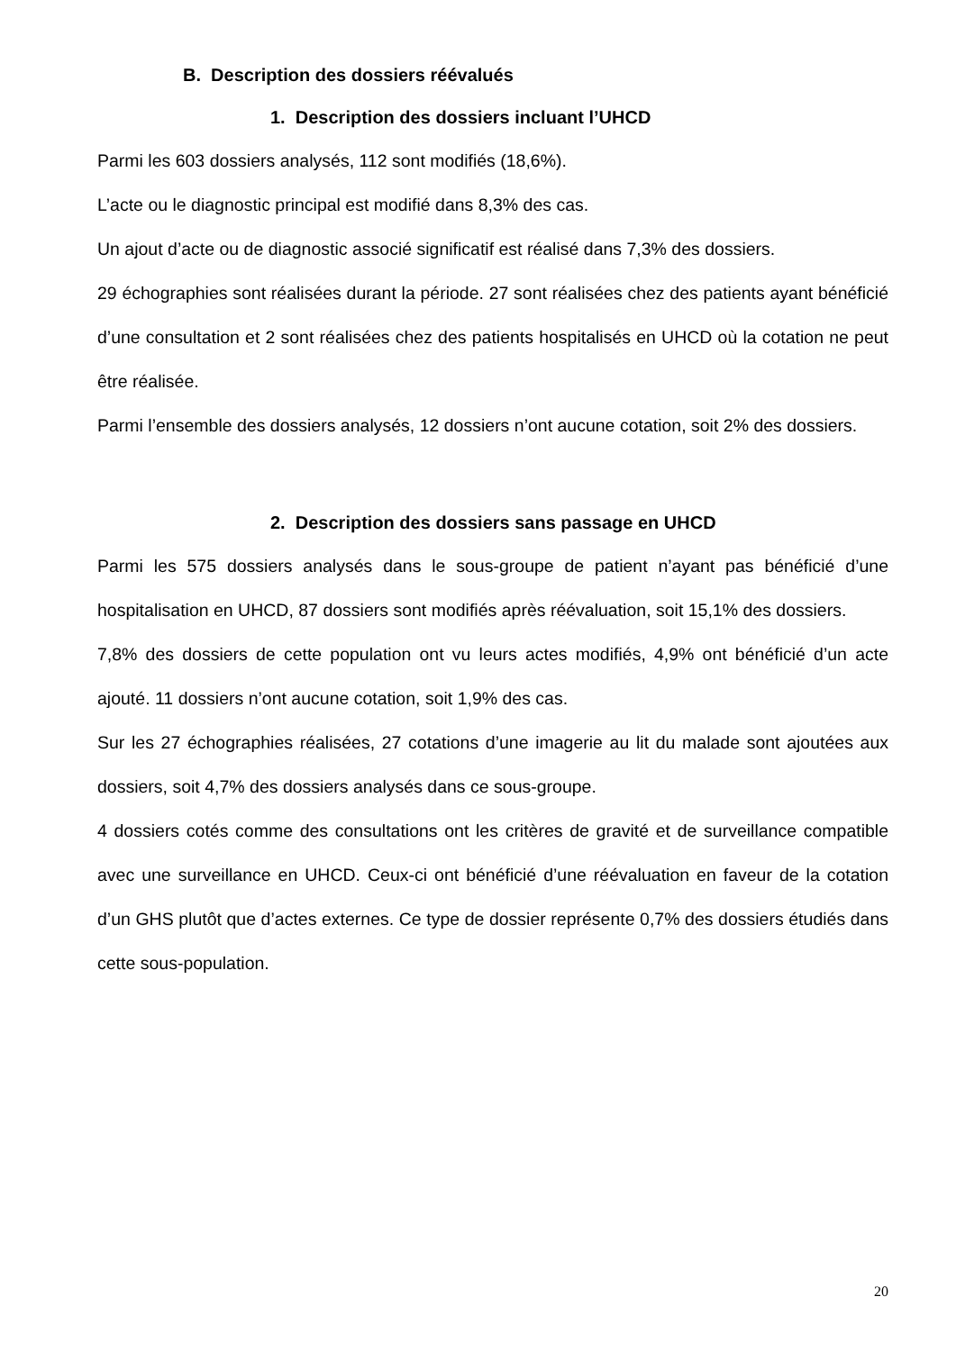B. Description des dossiers réévalués
1. Description des dossiers incluant l’UHCD
Parmi les 603 dossiers analysés, 112 sont modifiés (18,6%).
L’acte ou le diagnostic principal est modifié dans 8,3% des cas.
Un ajout d’acte ou de diagnostic associé significatif est réalisé dans 7,3% des dossiers.
29 échographies sont réalisées durant la période. 27 sont réalisées chez des patients ayant bénéficié d’une consultation et 2 sont réalisées chez des patients hospitalisés en UHCD où la cotation ne peut être réalisée.
Parmi l’ensemble des dossiers analysés, 12 dossiers n’ont aucune cotation, soit 2% des dossiers.
2. Description des dossiers sans passage en UHCD
Parmi les 575 dossiers analysés dans le sous-groupe de patient n’ayant pas bénéficié d’une hospitalisation en UHCD, 87 dossiers sont modifiés après réévaluation, soit 15,1% des dossiers.
7,8% des dossiers de cette population ont vu leurs actes modifiés, 4,9% ont bénéficié d’un acte ajouté. 11 dossiers n’ont aucune cotation, soit 1,9% des cas.
Sur les 27 échographies réalisées, 27 cotations d’une imagerie au lit du malade sont ajoutées aux dossiers, soit 4,7% des dossiers analysés dans ce sous-groupe.
4 dossiers cotés comme des consultations ont les critères de gravité et de surveillance compatible avec une surveillance en UHCD. Ceux-ci ont bénéficié d’une réévaluation en faveur de la cotation d’un GHS plutôt que d’actes externes. Ce type de dossier représente 0,7% des dossiers étudiés dans cette sous-population.
20